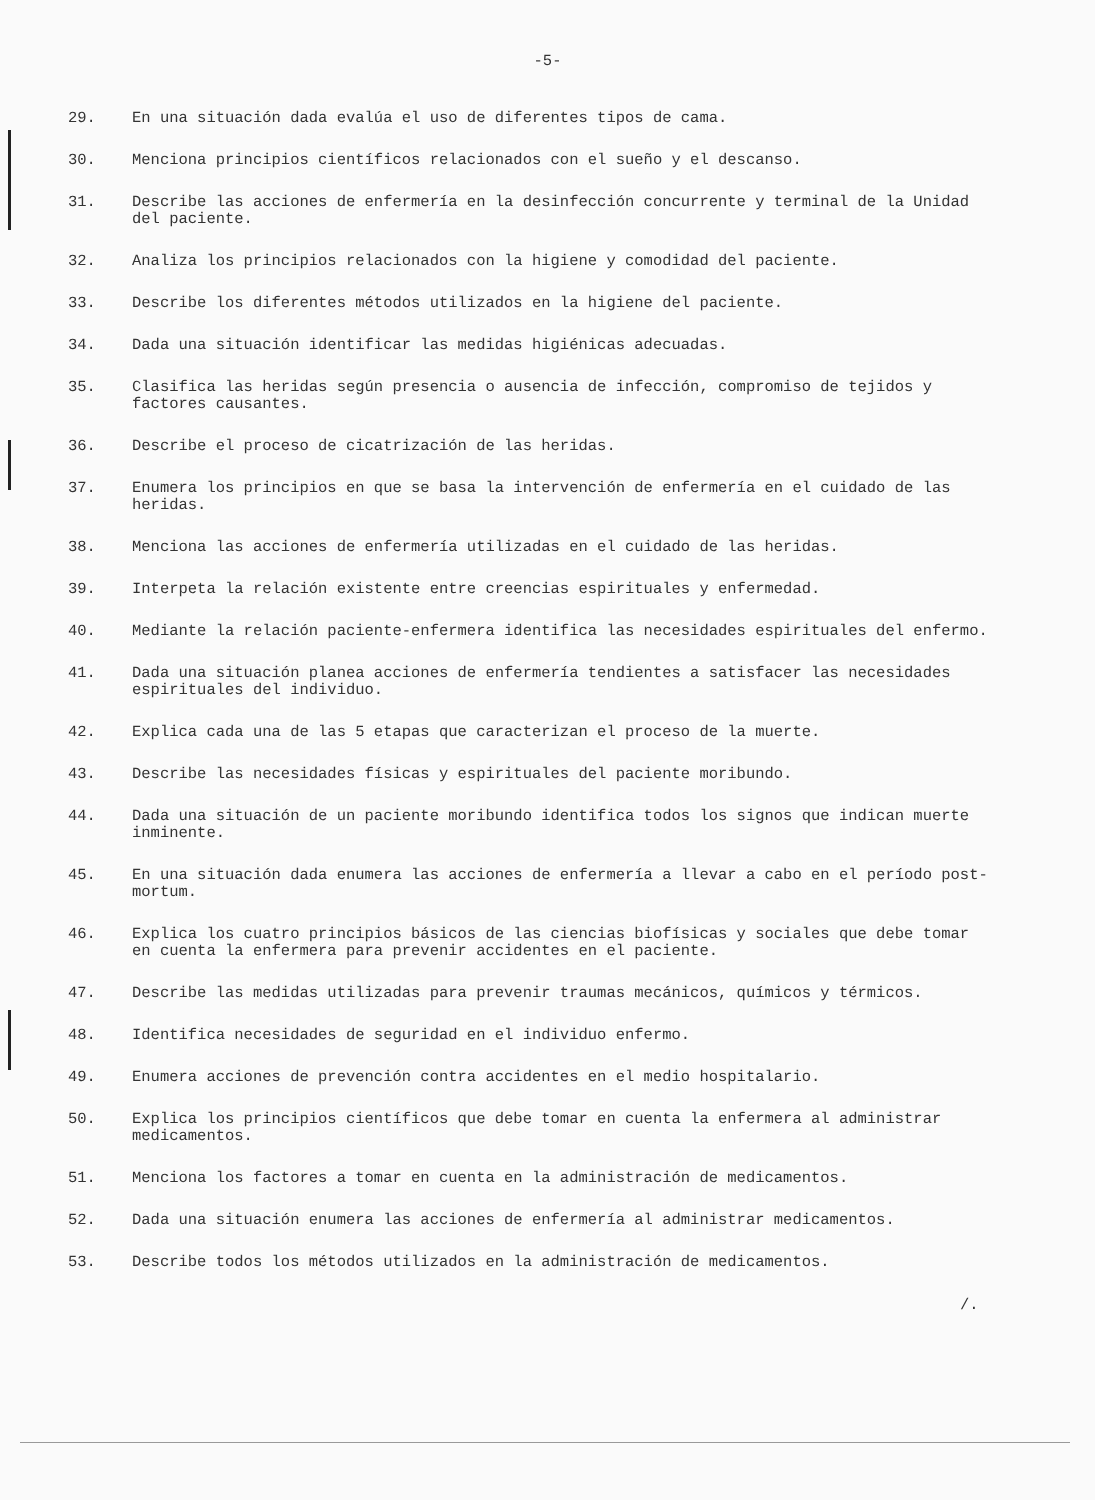-5-
29. En una situación dada evalúa el uso de diferentes tipos de cama.
30. Menciona principios científicos relacionados con el sueño y el descanso.
31. Describe las acciones de enfermería en la desinfección concurrente y terminal de la Unidad del paciente.
32. Analiza los principios relacionados con la higiene y comodidad del paciente.
33. Describe los diferentes métodos utilizados en la higiene del paciente.
34. Dada una situación identificar las medidas higiénicas adecuadas.
35. Clasifica las heridas según presencia o ausencia de infección, compromiso de tejidos y factores causantes.
36. Describe el proceso de cicatrización de las heridas.
37. Enumera los principios en que se basa la intervención de enfermería en el cuidado de las heridas.
38. Menciona las acciones de enfermería utilizadas en el cuidado de las heridas.
39. Interpeta la relación existente entre creencias espirituales y enfermedad.
40. Mediante la relación paciente-enfermera identifica las necesidades espirituales del enfermo.
41. Dada una situación planea acciones de enfermería tendientes a satisfacer las necesidades espirituales del individuo.
42. Explica cada una de las 5 etapas que caracterizan el proceso de la muerte.
43. Describe las necesidades físicas y espirituales del paciente moribundo.
44. Dada una situación de un paciente moribundo identifica todos los signos que indican muerte inminente.
45. En una situación dada enumera las acciones de enfermería a llevar a cabo en el período post-mortum.
46. Explica los cuatro principios básicos de las ciencias biofísicas y sociales que debe tomar en cuenta la enfermera para prevenir accidentes en el paciente.
47. Describe las medidas utilizadas para prevenir traumas mecánicos, químicos y térmicos.
48. Identifica necesidades de seguridad en el individuo enfermo.
49. Enumera acciones de prevención contra accidentes en el medio hospitalario.
50. Explica los principios científicos que debe tomar en cuenta la enfermera al administrar medicamentos.
51. Menciona los factores a tomar en cuenta en la administración de medicamentos.
52. Dada una situación enumera las acciones de enfermería al administrar medicamentos.
53. Describe todos los métodos utilizados en la administración de medicamentos.
/.